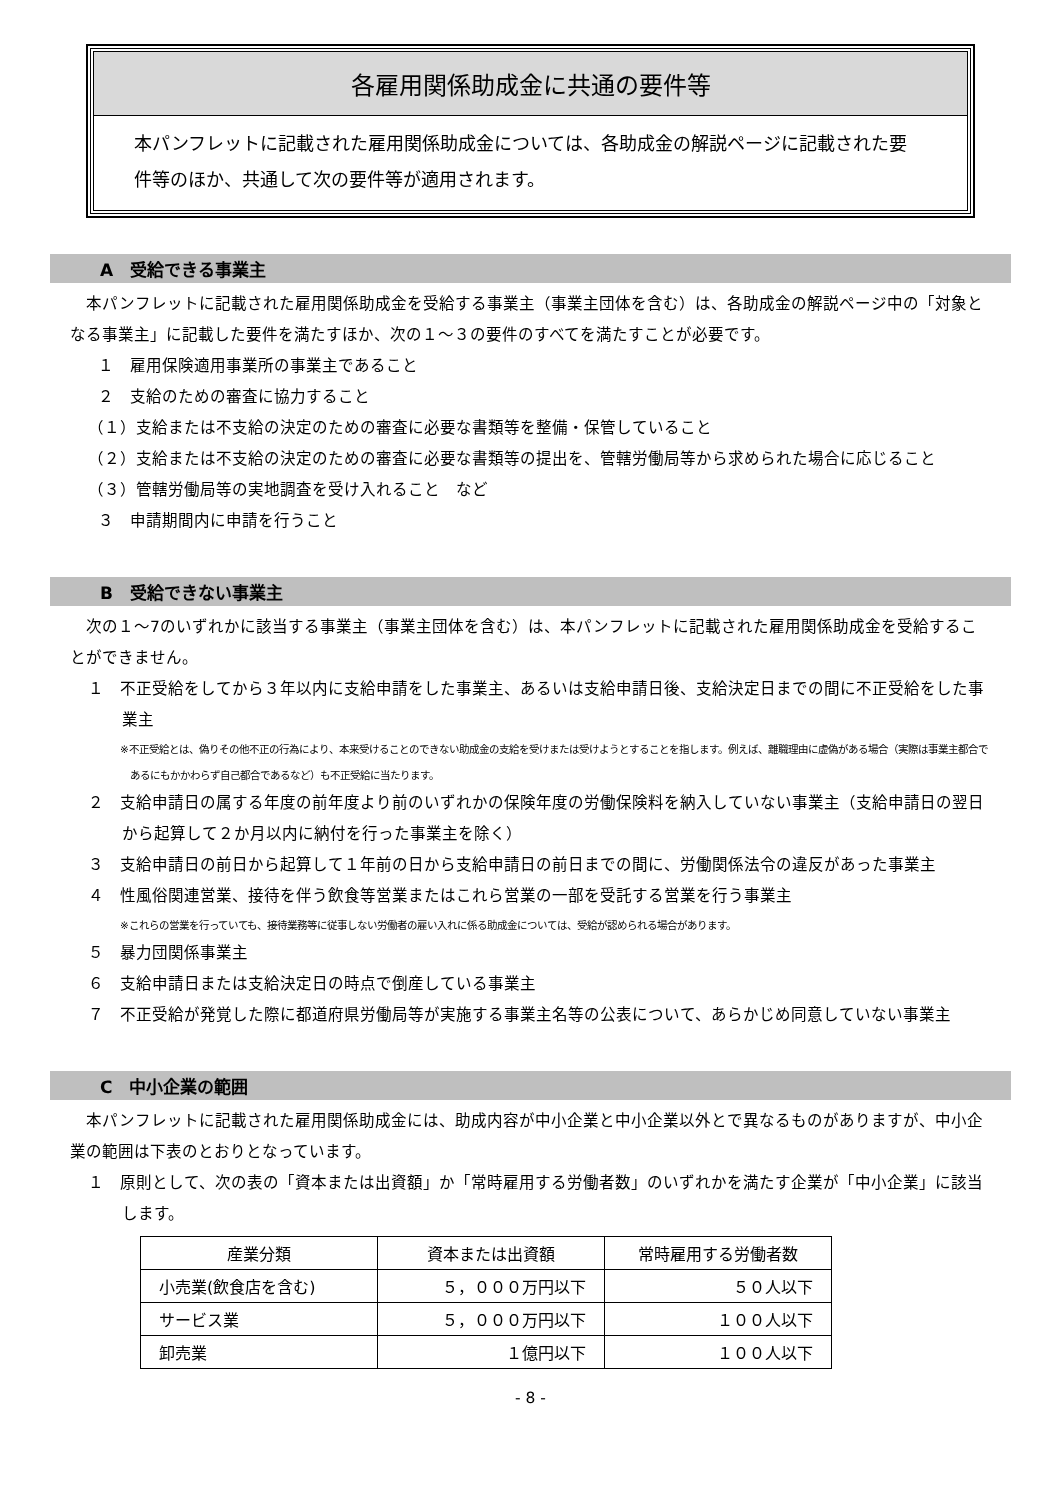各雇用関係助成金に共通の要件等
本パンフレットに記載された雇用関係助成金については、各助成金の解説ページに記載された要件等のほか、共通して次の要件等が適用されます。
A　受給できる事業主
　本パンフレットに記載された雇用関係助成金を受給する事業主（事業主団体を含む）は、各助成金の解説ページ中の「対象となる事業主」に記載した要件を満たすほか、次の１～３の要件のすべてを満たすことが必要です。
１　雇用保険適用事業所の事業主であること
２　支給のための審査に協力すること
（１）支給または不支給の決定のための審査に必要な書類等を整備・保管していること
（２）支給または不支給の決定のための審査に必要な書類等の提出を、管轄労働局等から求められた場合に応じること
（３）管轄労働局等の実地調査を受け入れること　など
３　申請期間内に申請を行うこと
B　受給できない事業主
　次の１～7のいずれかに該当する事業主（事業主団体を含む）は、本パンフレットに記載された雇用関係助成金を受給することができません。
１　不正受給をしてから３年以内に支給申請をした事業主、あるいは支給申請日後、支給決定日までの間に不正受給をした事業主
※不正受給とは、偽りその他不正の行為により、本来受けることのできない助成金の支給を受けまたは受けようとすることを指します。例えば、離職理由に虚偽がある場合（実際は事業主都合であるにもかかわらず自己都合であるなど）も不正受給に当たります。
２　支給申請日の属する年度の前年度より前のいずれかの保険年度の労働保険料を納入していない事業主（支給申請日の翌日から起算して２か月以内に納付を行った事業主を除く）
３　支給申請日の前日から起算して１年前の日から支給申請日の前日までの間に、労働関係法令の違反があった事業主
４　性風俗関連営業、接待を伴う飲食等営業またはこれら営業の一部を受託する営業を行う事業主
※これらの営業を行っていても、接待業務等に従事しない労働者の雇い入れに係る助成金については、受給が認められる場合があります。
５　暴力団関係事業主
６　支給申請日または支給決定日の時点で倒産している事業主
７　不正受給が発覚した際に都道府県労働局等が実施する事業主名等の公表について、あらかじめ同意していない事業主
C　中小企業の範囲
　本パンフレットに記載された雇用関係助成金には、助成内容が中小企業と中小企業以外とで異なるものがありますが、中小企業の範囲は下表のとおりとなっています。
１　原則として、次の表の「資本または出資額」か「常時雇用する労働者数」のいずれかを満たす企業が「中小企業」に該当します。
| 産業分類 | 資本または出資額 | 常時雇用する労働者数 |
| --- | --- | --- |
| 小売業(飲食店を含む) | ５，０００万円以下 | ５０人以下 |
| サービス業 | ５，０００万円以下 | １００人以下 |
| 卸売業 | １億円以下 | １００人以下 |
- 8 -